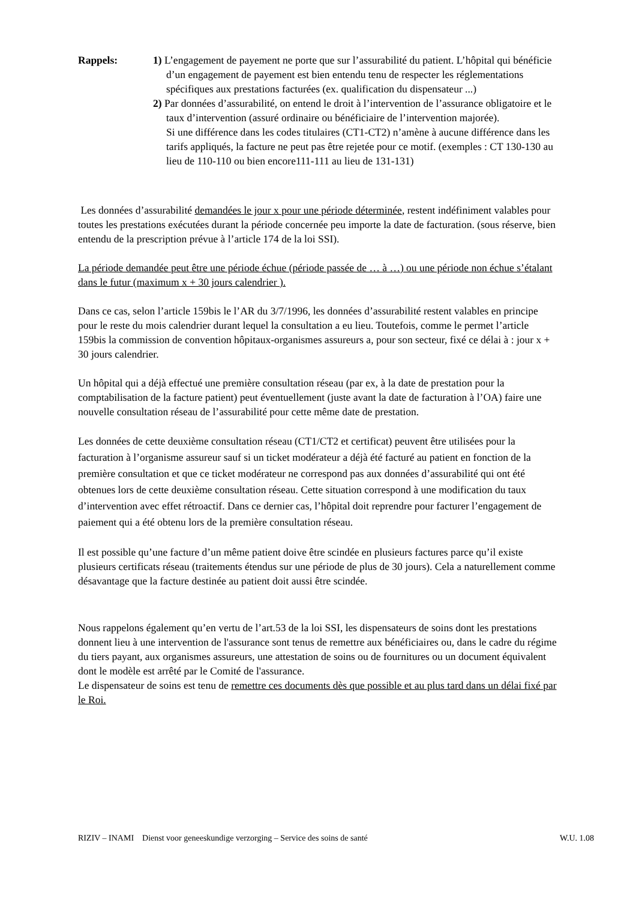Rappels: 1) L’engagement de payement ne porte que sur l’assurabilité du patient. L’hôpital qui bénéficie d’un engagement de payement est bien entendu tenu de respecter les réglementations spécifiques aux prestations facturées (ex. qualification du dispensateur ...)
2) Par données d’assurabilité, on entend le droit à l’intervention de l’assurance obligatoire et le taux d’intervention (assuré ordinaire ou bénéficiaire de l’intervention majorée).
Si une différence dans les codes titulaires (CT1-CT2) n’amène à aucune différence dans les tarifs appliqués, la facture ne peut pas être rejetée pour ce motif. (exemples : CT 130-130 au lieu de 110-110 ou bien encore111-111 au lieu de 131-131)
Les données d’assurabilité demandées le jour x pour une période déterminée, restent indéfiniment valables pour toutes les prestations exécutées durant la période concernée peu importe la date de facturation. (sous réserve, bien entendu de la prescription prévue à l’article 174 de la loi SSI).
La période demandée peut être une période échue (période passée de … à …) ou une période non échue s’étalant dans le futur (maximum x + 30 jours calendrier ).
Dans ce cas, selon l’article 159bis le l’AR du 3/7/1996, les données d’assurabilité restent valables en principe pour le reste du mois calendrier durant lequel la consultation a eu lieu. Toutefois, comme le permet l’article 159bis la commission de convention hôpitaux-organismes assureurs a, pour son secteur, fixé ce délai à : jour x + 30 jours calendrier.
Un hôpital qui a déjà effectué une première consultation réseau (par ex, à la date de prestation pour la comptabilisation de la facture patient) peut éventuellement (juste avant la date de facturation à l’OA) faire une nouvelle consultation réseau de l’assurabilité pour cette même date de prestation.
Les données de cette deuxième consultation réseau (CT1/CT2 et certificat) peuvent être utilisées pour la facturation à l’organisme assureur sauf si un ticket modérateur a déjà été facturé au patient en fonction de la première consultation et que ce ticket modérateur ne correspond pas aux données d’assurabilité qui ont été obtenues lors de cette deuxième consultation réseau. Cette situation correspond à une modification du taux d’intervention avec effet rétroactif. Dans ce dernier cas, l’hôpital doit reprendre pour facturer l’engagement de paiement qui a été obtenu lors de la première consultation réseau.
Il est possible qu’une facture d’un même patient doive être scindée en plusieurs factures parce qu’il existe plusieurs certificats réseau (traitements étendus sur une période de plus de 30 jours). Cela a naturellement comme désavantage que la facture destinée au patient doit aussi être scindée.
Nous rappelons également qu’en vertu de l’art.53 de la loi SSI, les dispensateurs de soins dont les prestations donnent lieu à une intervention de l'assurance sont tenus de remettre aux bénéficiaires ou, dans le cadre du régime du tiers payant, aux organismes assureurs, une attestation de soins ou de fournitures ou un document équivalent dont le modèle est arrêté par le Comité de l'assurance.
Le dispensateur de soins est tenu de remettre ces documents dès que possible et au plus tard dans un délai fixé par le Roi.
RIZIV – INAMI Dienst voor geneeskundige verzorging – Service des soins de santé W.U. 1.08